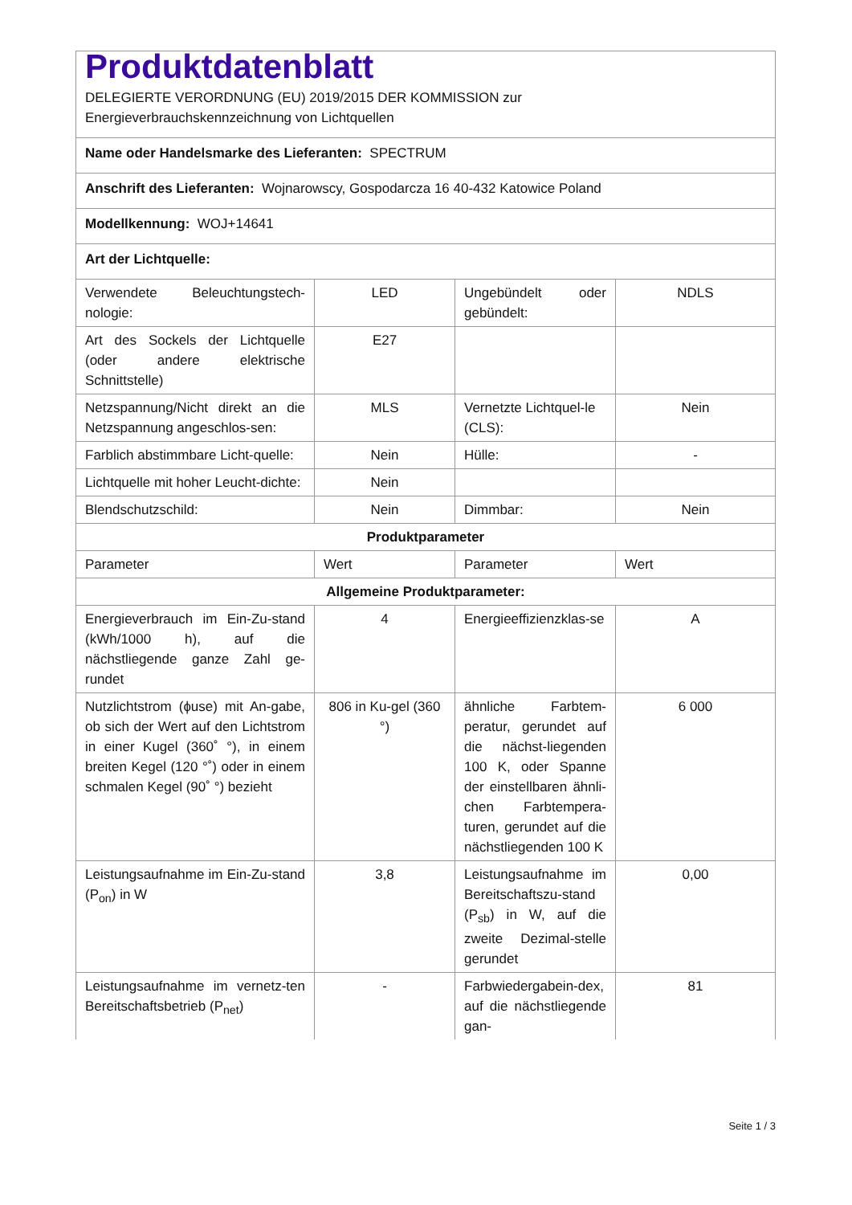| Produktdatenblatt DELEGIERTE VERORDNUNG (EU) 2019/2015 DER KOMMISSION zur Energieverbrauchskennzeichnung von Lichtquellen | | | |
| Name oder Handelsmarke des Lieferanten: SPECTRUM | | | |
| Anschrift des Lieferanten: Wojnarowscy, Gospodarcza 16 40-432 Katowice Poland | | | |
| Modellkennung: WOJ+14641 | | | |
| Art der Lichtquelle: | | | |
| Verwendete Beleuchtungstech-nologie: | LED | Ungebündelt oder gebündelt: | NDLS |
| Art des Sockels der Lichtquelle (oder andere elektrische Schnittstelle) | E27 | | |
| Netzspannung/Nicht direkt an die Netzspannung angeschlos-sen: | MLS | Vernetzte Lichtquel-le (CLS): | Nein |
| Farblich abstimmbare Licht-quelle: | Nein | Hülle: | - |
| Lichtquelle mit hoher Leucht-dichte: | Nein | | |
| Blendschutzschild: | Nein | Dimmbar: | Nein |
| Produktparameter | | | |
| Parameter | Wert | Parameter | Wert |
| Allgemeine Produktparameter: | | | |
| Energieverbrauch im Ein-Zu-stand (kWh/1000 h), auf die nächstliegende ganze Zahl ge-rundet | 4 | Energieeffizienzklas-se | A |
| Nutzlichtstrom (ɸuse) mit An-gabe, ob sich der Wert auf den Lichtstrom in einer Kugel (360˚ °), in einem breiten Kegel (120 °˚) oder in einem schmalen Kegel (90˚ °) bezieht | 806 in Ku-gel (360 °) | ähnliche Farbtem-peratur, gerundet auf die nächst-liegenden 100 K, oder Spanne der einstellbaren ähnli-chen Farbtempera-turen, gerundet auf die nächstliegenden 100 K | 6 000 |
| Leistungsaufnahme im Ein-Zu-stand (P<sub>on</sub>) in W | 3,8 | Leistungsaufnahme im Bereitschaftszu-stand (P<sub>sb</sub>) in W, auf die zweite Dezimal-stelle gerundet | 0,00 |
| Leistungsaufnahme im vernetz-ten Bereitschaftsbetrieb (P<sub>net</sub>) | - | Farbwiedergabein-dex, auf die nächstliegende gan- | 81 |
Seite 1 / 3